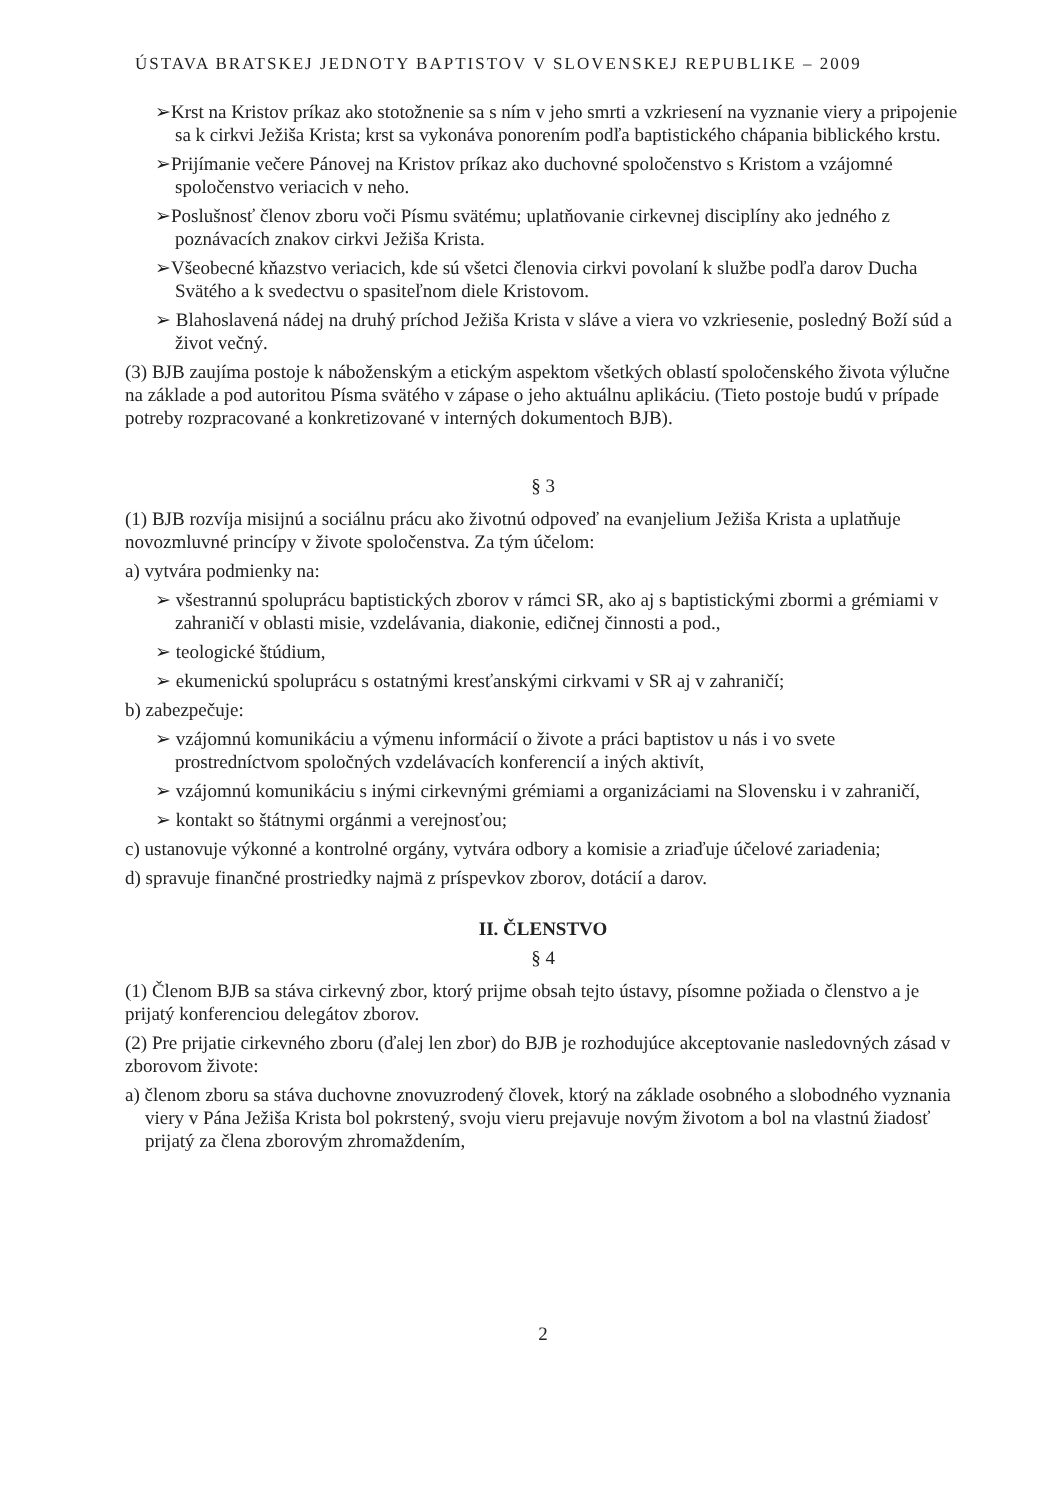ÚSTAVA BRATSKEJ JEDNOTY BAPTISTOV V SLOVENSKEJ REPUBLIKE – 2009
➢Krst na Kristov príkaz ako stotožnenie sa s ním v jeho smrti a vzkriesení na vyznanie viery a pripojenie sa k cirkvi Ježiša Krista; krst sa vykonáva ponorením podľa baptistického chápania biblického krstu.
➢Prijímanie večere Pánovej na Kristov príkaz ako duchovné spoločenstvo s Kristom a vzájomné spoločenstvo veriacich v neho.
➢Poslušnosť členov zboru voči Písmu svätému; uplatňovanie cirkevnej disciplíny ako jedného z poznávacích znakov cirkvi Ježiša Krista.
➢Všeobecné kňazstvo veriacich, kde sú všetci členovia cirkvi povolaní k službe podľa darov Ducha Svätého a k svedectvu o spasiteľnom diele Kristovom.
➢ Blahoslavená nádej na druhý príchod Ježiša Krista v sláve a viera vo vzkriesenie, posledný Boží súd a život večný.
(3) BJB zaujíma postoje k náboženským a etickým aspektom všetkých oblastí spoločenského života výlučne na základe a pod autoritou Písma svätého v zápase o jeho aktuálnu aplikáciu. (Tieto postoje budú v prípade potreby rozpracované a konkretizované v interných dokumentoch BJB).
§ 3
(1) BJB rozvíja misijnú a sociálnu prácu ako životnú odpoveď na evanjelium Ježiša Krista a uplatňuje novozmluvné princípy v živote spoločenstva. Za tým účelom:
a) vytvára podmienky na:
➢ všestrannú spoluprácu baptistických zborov v rámci SR, ako aj s baptistickými zbormi a grémiami v zahraničí v oblasti misie, vzdelávania, diakonie, edičnej činnosti a pod.,
➢ teologické štúdium,
➢ ekumenickú spoluprácu s ostatnými kresťanskými cirkvami v SR aj v zahraničí;
b) zabezpečuje:
➢ vzájomnú komunikáciu a výmenu informácií o živote a práci baptistov u nás i vo svete prostredníctvom spoločných vzdelávacích konferencií a iných aktivít,
➢ vzájomnú komunikáciu s inými cirkevnými grémiami a organizáciami na Slovensku i v zahraničí,
➢ kontakt so štátnymi orgánmi a verejnosťou;
c) ustanovuje výkonné a kontrolné orgány, vytvára odbory a komisie a zriaďuje účelové zariadenia;
d) spravuje finančné prostriedky najmä z príspevkov zborov, dotácií a darov.
II. ČLENSTVO
§ 4
(1) Členom BJB sa stáva cirkevný zbor, ktorý prijme obsah tejto ústavy, písomne požiada o členstvo a je prijatý konferenciou delegátov zborov.
(2) Pre prijatie cirkevného zboru (ďalej len zbor) do BJB je rozhodujúce akceptovanie nasledovných zásad v zborovom živote:
a) členom zboru sa stáva duchovne znovuzrodený človek, ktorý na základe osobného a slobodného vyznania viery v Pána Ježiša Krista bol pokrstený, svoju vieru prejavuje novým životom a bol na vlastnú žiadosť prijatý za člena zborovým zhromaždením,
2